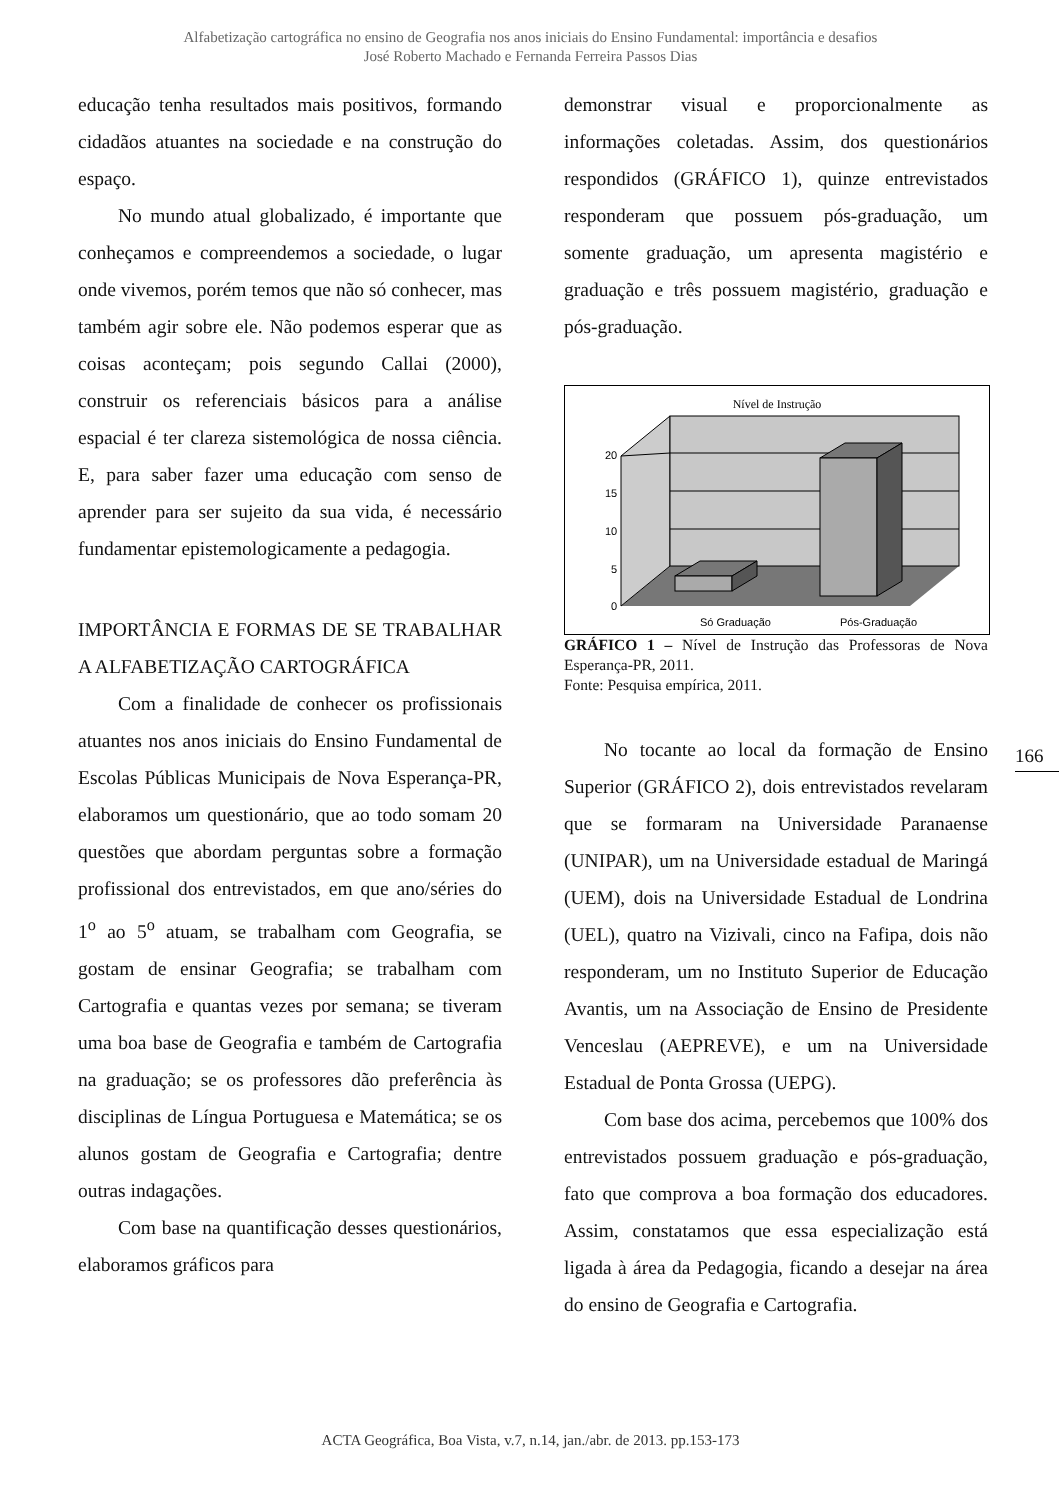Alfabetização cartográfica no ensino de Geografia nos anos iniciais do Ensino Fundamental: importância e desafios
José Roberto Machado e Fernanda Ferreira Passos Dias
educação tenha resultados mais positivos, formando cidadãos atuantes na sociedade e na construção do espaço.
No mundo atual globalizado, é importante que conheçamos e compreendemos a sociedade, o lugar onde vivemos, porém temos que não só conhecer, mas também agir sobre ele. Não podemos esperar que as coisas aconteçam; pois segundo Callai (2000), construir os referenciais básicos para a análise espacial é ter clareza sistemológica de nossa ciência. E, para saber fazer uma educação com senso de aprender para ser sujeito da sua vida, é necessário fundamentar epistemologicamente a pedagogia.
IMPORTÂNCIA E FORMAS DE SE TRABALHAR A ALFABETIZAÇÃO CARTOGRÁFICA
Com a finalidade de conhecer os profissionais atuantes nos anos iniciais do Ensino Fundamental de Escolas Públicas Municipais de Nova Esperança-PR, elaboramos um questionário, que ao todo somam 20 questões que abordam perguntas sobre a formação profissional dos entrevistados, em que ano/séries do 1<sup>o</sup> ao 5<sup>o</sup> atuam, se trabalham com Geografia, se gostam de ensinar Geografia; se trabalham com Cartografia e quantas vezes por semana; se tiveram uma boa base de Geografia e também de Cartografia na graduação; se os professores dão preferência às disciplinas de Língua Portuguesa e Matemática; se os alunos gostam de Geografia e Cartografia; dentre outras indagações.
Com base na quantificação desses questionários, elaboramos gráficos para
demonstrar visual e proporcionalmente as informações coletadas. Assim, dos questionários respondidos (GRÁFICO 1), quinze entrevistados responderam que possuem pós-graduação, um somente graduação, um apresenta magistério e graduação e três possuem magistério, graduação e pós-graduação.
Nível de Instrução
20
15
10
5
0
Só Graduação
Pós-Graduação
GRÁFICO 1 – Nível de Instrução das Professoras de Nova Esperança-PR, 2011.
Fonte: Pesquisa empírica, 2011.
No tocante ao local da formação de Ensino Superior (GRÁFICO 2), dois entrevistados revelaram que se formaram na Universidade Paranaense (UNIPAR), um na Universidade estadual de Maringá (UEM), dois na Universidade Estadual de Londrina (UEL), quatro na Vizivali, cinco na Fafipa, dois não responderam, um no Instituto Superior de Educação Avantis, um na Associação de Ensino de Presidente Venceslau (AEPREVE), e um na Universidade Estadual de Ponta Grossa (UEPG).
Com base dos acima, percebemos que 100% dos entrevistados possuem graduação e pós-graduação, fato que comprova a boa formação dos educadores. Assim, constatamos que essa especialização está ligada à área da Pedagogia, ficando a desejar na área do ensino de Geografia e Cartografia.
166
ACTA Geográfica, Boa Vista, v.7, n.14, jan./abr. de 2013. pp.153-173